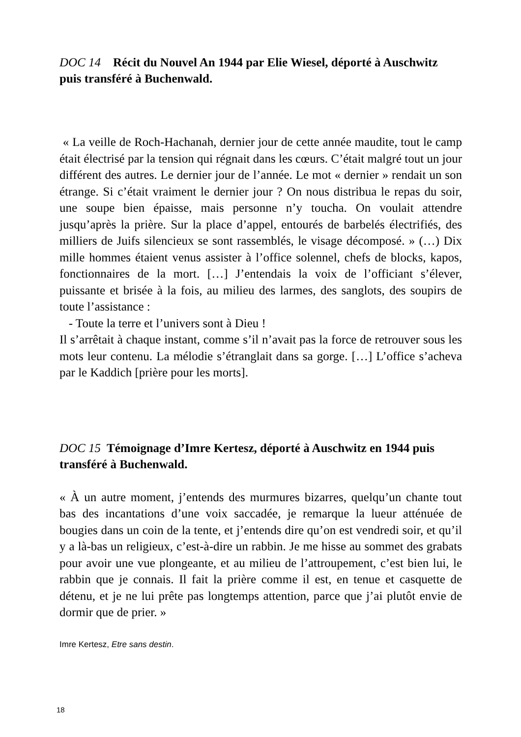DOC 14 Récit du Nouvel An 1944 par Elie Wiesel, déporté à Auschwitz puis transféré à Buchenwald.
« La veille de Roch-Hachanah, dernier jour de cette année maudite, tout le camp était électrisé par la tension qui régnait dans les cœurs. C’était malgré tout un jour différent des autres. Le dernier jour de l’année. Le mot « dernier » rendait un son étrange. Si c’était vraiment le dernier jour ? On nous distribua le repas du soir, une soupe bien épaisse, mais personne n’y toucha. On voulait attendre jusqu’après la prière. Sur la place d’appel, entourés de barbelés électrifiés, des milliers de Juifs silencieux se sont rassemblés, le visage décomposé. » (…) Dix mille hommes étaient venus assister à l’office solennel, chefs de blocks, kapos, fonctionnaires de la mort. […] J’entendais la voix de l’officiant s’élever, puissante et brisée à la fois, au milieu des larmes, des sanglots, des soupirs de toute l’assistance :
- Toute la terre et l’univers sont à Dieu !
Il s’arrêtait à chaque instant, comme s’il n’avait pas la force de retrouver sous les mots leur contenu. La mélodie s’étranglait dans sa gorge. […] L’office s’acheva par le Kaddich [prière pour les morts].
DOC 15 Témoignage d’Imre Kertesz, déporté à Auschwitz en 1944 puis transféré à Buchenwald.
« À un autre moment, j’entends des murmures bizarres, quelqu’un chante tout bas des incantations d’une voix saccadée, je remarque la lueur atténuée de bougies dans un coin de la tente, et j’entends dire qu’on est vendredi soir, et qu’il y a là-bas un religieux, c’est-à-dire un rabbin. Je me hisse au sommet des grabats pour avoir une vue plongeante, et au milieu de l’attroupement, c’est bien lui, le rabbin que je connais. Il fait la prière comme il est, en tenue et casquette de détenu, et je ne lui prête pas longtemps attention, parce que j’ai plutôt envie de dormir que de prier. »
Imre Kertesz, Etre sans destin.
18